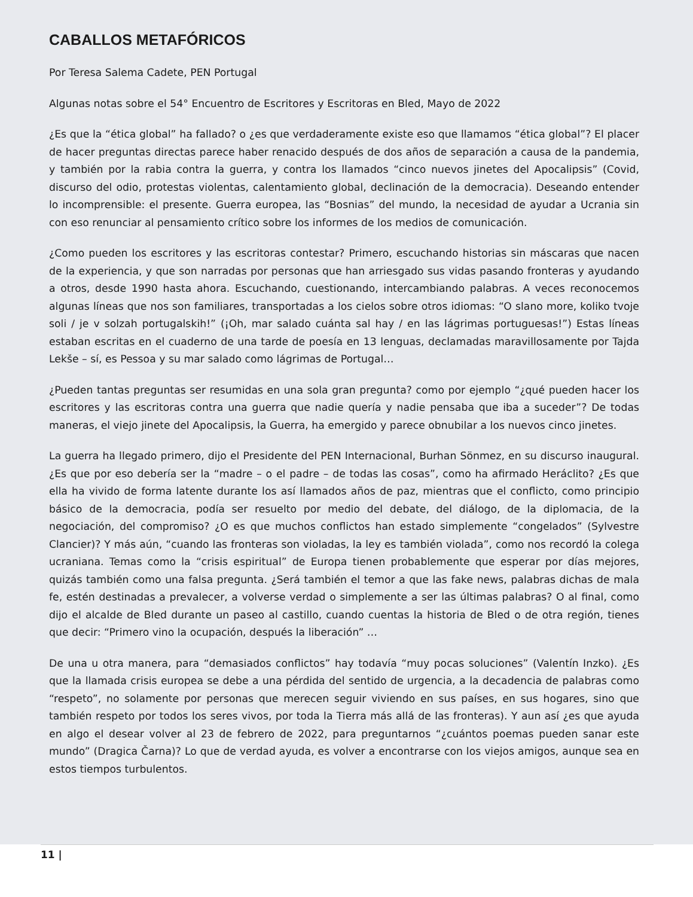CABALLOS METAFÓRICOS
Por Teresa Salema Cadete, PEN Portugal
Algunas notas sobre el 54° Encuentro de Escritores y Escritoras en Bled, Mayo de 2022
¿Es que la “ética global” ha fallado? o ¿es que verdaderamente existe eso que llamamos “ética global”? El placer de hacer preguntas directas parece haber renacido después de dos años de separación a causa de la pandemia, y también por la rabia contra la guerra, y contra los llamados “cinco nuevos jinetes del Apocalipsis” (Covid, discurso del odio, protestas violentas, calentamiento global, declinación de la democracia). Deseando entender lo incomprensible: el presente. Guerra europea, las “Bosnias” del mundo, la necesidad de ayudar a Ucrania sin con eso renunciar al pensamiento crítico sobre los informes de los medios de comunicación.
¿Como pueden los escritores y las escritoras contestar? Primero, escuchando historias sin máscaras que nacen de la experiencia, y que son narradas por personas que han arriesgado sus vidas pasando fronteras y ayudando a otros, desde 1990 hasta ahora. Escuchando, cuestionando, intercambiando palabras. A veces reconocemos algunas líneas que nos son familiares, transportadas a los cielos sobre otros idiomas: “O slano more, koliko tvoje soli / je v solzah portugalskih!” (¡Oh, mar salado cuánta sal hay / en las lágrimas portuguesas!”) Estas líneas estaban escritas en el cuaderno de una tarde de poesía en 13 lenguas, declamadas maravillosamente por Tajda Lekše – sí, es Pessoa y su mar salado como lágrimas de Portugal…
¿Pueden tantas preguntas ser resumidas en una sola gran pregunta? como por ejemplo “¿qué pueden hacer los escritores y las escritoras contra una guerra que nadie quería y nadie pensaba que iba a suceder”? De todas maneras, el viejo jinete del Apocalipsis, la Guerra, ha emergido y parece obnubilar a los nuevos cinco jinetes.
La guerra ha llegado primero, dijo el Presidente del PEN Internacional, Burhan Sönmez, en su discurso inaugural. ¿Es que por eso debería ser la “madre – o el padre – de todas las cosas”, como ha afirmado Heráclito? ¿Es que ella ha vivido de forma latente durante los así llamados años de paz, mientras que el conflicto, como principio básico de la democracia, podía ser resuelto por medio del debate, del diálogo, de la diplomacia, de la negociación, del compromiso? ¿O es que muchos conflictos han estado simplemente “congelados” (Sylvestre Clancier)? Y más aún, “cuando las fronteras son violadas, la ley es también violada”, como nos recordó la colega ucraniana. Temas como la “crisis espiritual” de Europa tienen probablemente que esperar por días mejores, quizás también como una falsa pregunta. ¿Será también el temor a que las fake news, palabras dichas de mala fe, estén destinadas a prevalecer, a volverse verdad o simplemente a ser las últimas palabras? O al final, como dijo el alcalde de Bled durante un paseo al castillo, cuando cuentas la historia de Bled o de otra región, tienes que decir: “Primero vino la ocupación, después la liberación” …
De una u otra manera, para “demasiados conflictos” hay todavía “muy pocas soluciones” (Valentín Inzko). ¿Es que la llamada crisis europea se debe a una pérdida del sentido de urgencia, a la decadencia de palabras como “respeto”, no solamente por personas que merecen seguir viviendo en sus países, en sus hogares, sino que también respeto por todos los seres vivos, por toda la Tierra más allá de las fronteras). Y aun así ¿es que ayuda en algo el desear volver al 23 de febrero de 2022, para preguntarnos “¿cuántos poemas pueden sanar este mundo” (Dragica Čarna)? Lo que de verdad ayuda, es volver a encontrarse con los viejos amigos, aunque sea en estos tiempos turbulentos.
11 |